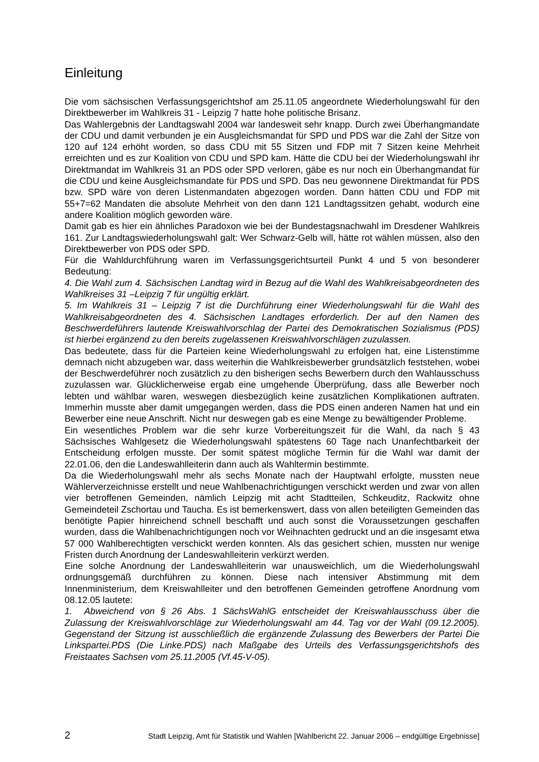Einleitung
Die vom sächsischen Verfassungsgerichtshof am 25.11.05 angeordnete Wiederholungswahl für den Direktbewerber im Wahlkreis 31 - Leipzig 7 hatte hohe politische Brisanz.
Das Wahlergebnis der Landtagswahl 2004 war landesweit sehr knapp. Durch zwei Überhangmandate der CDU und damit verbunden je ein Ausgleichsmandat für SPD und PDS war die Zahl der Sitze von 120 auf 124 erhöht worden, so dass CDU mit 55 Sitzen und FDP mit 7 Sitzen keine Mehrheit erreichten und es zur Koalition von CDU und SPD kam. Hätte die CDU bei der Wiederholungswahl ihr Direktmandat im Wahlkreis 31 an PDS oder SPD verloren, gäbe es nur noch ein Überhangmandat für die CDU und keine Ausgleichsmandate für PDS und SPD. Das neu gewonnene Direktmandat für PDS bzw. SPD wäre von deren Listenmandaten abgezogen worden. Dann hätten CDU und FDP mit 55+7=62 Mandaten die absolute Mehrheit von den dann 121 Landtagssitzen gehabt, wodurch eine andere Koalition möglich geworden wäre.
Damit gab es hier ein ähnliches Paradoxon wie bei der Bundestagsnachwahl im Dresdener Wahlkreis 161. Zur Landtagswiederholungswahl galt: Wer Schwarz-Gelb will, hätte rot wählen müssen, also den Direktbewerber von PDS oder SPD.
Für die Wahldurchführung waren im Verfassungsgerichtsurteil Punkt 4 und 5 von besonderer Bedeutung:
4. Die Wahl zum 4. Sächsischen Landtag wird in Bezug auf die Wahl des Wahlkreisabgeordneten des Wahlkreises 31 –Leipzig 7 für ungültig erklärt.
5. Im Wahlkreis 31 – Leipzig 7 ist die Durchführung einer Wiederholungswahl für die Wahl des Wahlkreisabgeordneten des 4. Sächsischen Landtages erforderlich. Der auf den Namen des Beschwerdeführers lautende Kreiswahlvorschlag der Partei des Demokratischen Sozialismus (PDS) ist hierbei ergänzend zu den bereits zugelassenen Kreiswahlvorschlägen zuzulassen.
Das bedeutete, dass für die Parteien keine Wiederholungswahl zu erfolgen hat, eine Listenstimme demnach nicht abzugeben war, dass weiterhin die Wahlkreisbewerber grundsätzlich feststehen, wobei der Beschwerdeführer noch zusätzlich zu den bisherigen sechs Bewerbern durch den Wahlausschuss zuzulassen war. Glücklicherweise ergab eine umgehende Überprüfung, dass alle Bewerber noch lebten und wählbar waren, weswegen diesbezüglich keine zusätzlichen Komplikationen auftraten. Immerhin musste aber damit umgegangen werden, dass die PDS einen anderen Namen hat und ein Bewerber eine neue Anschrift. Nicht nur deswegen gab es eine Menge zu bewältigender Probleme.
Ein wesentliches Problem war die sehr kurze Vorbereitungszeit für die Wahl, da nach § 43 Sächsisches Wahlgesetz die Wiederholungswahl spätestens 60 Tage nach Unanfechtbarkeit der Entscheidung erfolgen musste. Der somit spätest mögliche Termin für die Wahl war damit der 22.01.06, den die Landeswahlleiterin dann auch als Wahltermin bestimmte.
Da die Wiederholungswahl mehr als sechs Monate nach der Hauptwahl erfolgte, mussten neue Wählerverzeichnisse erstellt und neue Wahlbenachrichtigungen verschickt werden und zwar von allen vier betroffenen Gemeinden, nämlich Leipzig mit acht Stadtteilen, Schkeuditz, Rackwitz ohne Gemeindeteil Zschortau und Taucha. Es ist bemerkenswert, dass von allen beteiligten Gemeinden das benötigte Papier hinreichend schnell beschafft und auch sonst die Voraussetzungen geschaffen wurden, dass die Wahlbenachrichtigungen noch vor Weihnachten gedruckt und an die insgesamt etwa 57 000 Wahlberechtigten verschickt werden konnten. Als das gesichert schien, mussten nur wenige Fristen durch Anordnung der Landeswahlleiterin verkürzt werden.
Eine solche Anordnung der Landeswahlleiterin war unausweichlich, um die Wiederholungswahl ordnungsgemäß durchführen zu können. Diese nach intensiver Abstimmung mit dem Innenministerium, dem Kreiswahlleiter und den betroffenen Gemeinden getroffene Anordnung vom 08.12.05 lautete:
1. Abweichend von § 26 Abs. 1 SächsWahlG entscheidet der Kreiswahlausschuss über die Zulassung der Kreiswahlvorschläge zur Wiederholungswahl am 44. Tag vor der Wahl (09.12.2005). Gegenstand der Sitzung ist ausschließlich die ergänzende Zulassung des Bewerbers der Partei Die Linkspartei.PDS (Die Linke.PDS) nach Maßgabe des Urteils des Verfassungsgerichtshofs des Freistaates Sachsen vom 25.11.2005 (Vf.45-V-05).
2 Stadt Leipzig, Amt für Statistik und Wahlen [Wahlbericht 22. Januar 2006 – endgültige Ergebnisse]